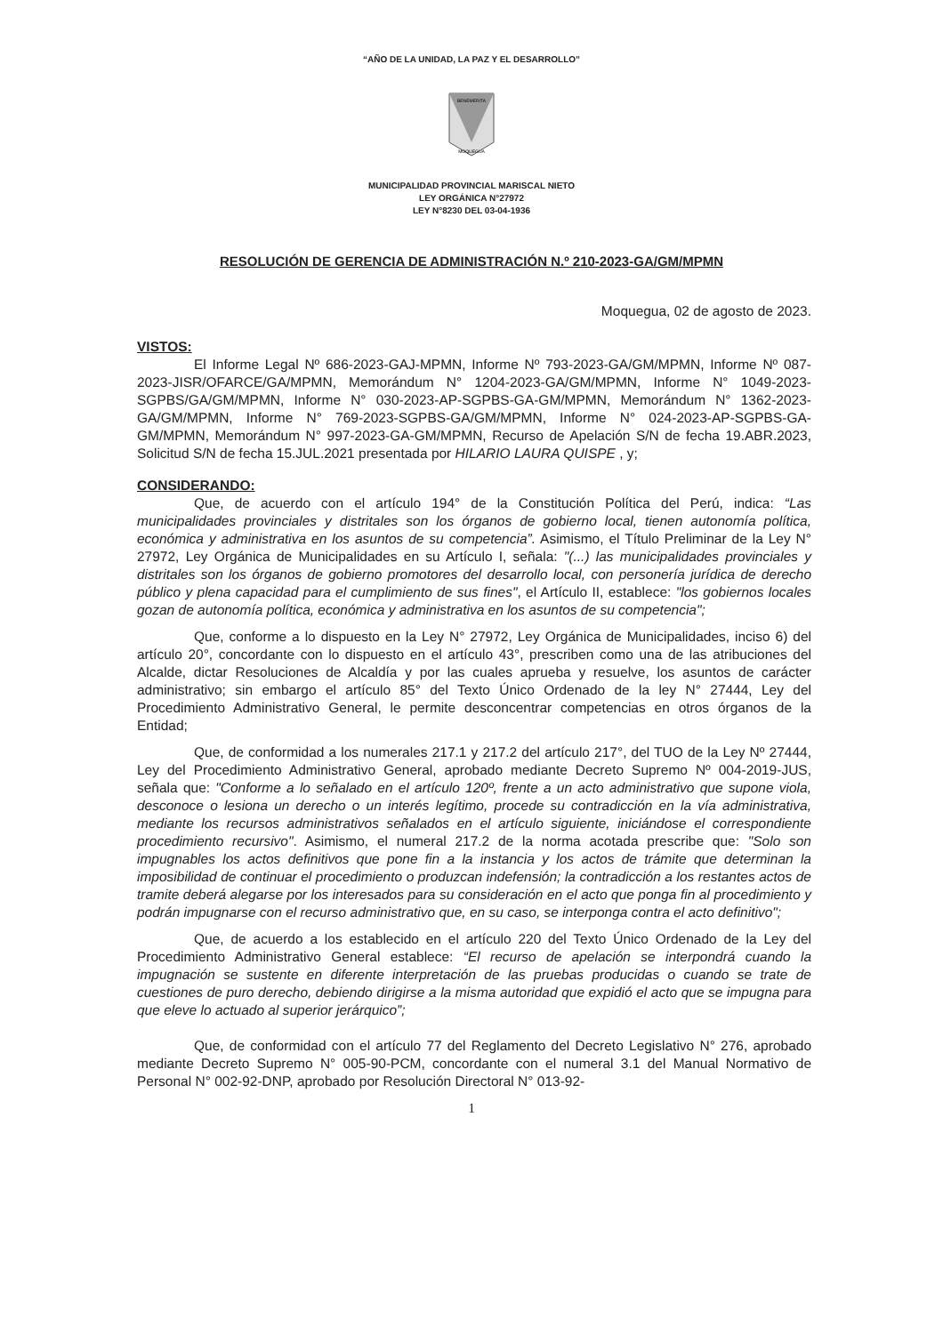“AÑO DE LA UNIDAD, LA PAZ Y EL DESARROLLO”
BENEMERITA
MOQUEGUA
MUNICIPALIDAD PROVINCIAL MARISCAL NIETO
LEY ORGÁNICA N°27972
LEY N°8230 DEL 03-04-1936
RESOLUCIÓN DE GERENCIA DE ADMINISTRACIÓN N.º 210-2023-GA/GM/MPMN
Moquegua, 02 de agosto de 2023.
VISTOS:
El Informe Legal Nº 686-2023-GAJ-MPMN, Informe Nº 793-2023-GA/GM/MPMN, Informe Nº 087-2023-JISR/OFARCE/GA/MPMN, Memorándum N° 1204-2023-GA/GM/MPMN, Informe N° 1049-2023-SGPBS/GA/GM/MPMN, Informe N° 030-2023-AP-SGPBS-GA-GM/MPMN, Memorándum N° 1362-2023-GA/GM/MPMN, Informe N° 769-2023-SGPBS-GA/GM/MPMN, Informe N° 024-2023-AP-SGPBS-GA-GM/MPMN, Memorándum N° 997-2023-GA-GM/MPMN, Recurso de Apelación S/N de fecha 19.ABR.2023, Solicitud S/N de fecha 15.JUL.2021 presentada por HILARIO LAURA QUISPE , y;
CONSIDERANDO:
Que, de acuerdo con el artículo 194° de la Constitución Política del Perú, indica: “Las municipalidades provinciales y distritales son los órganos de gobierno local, tienen autonomía política, económica y administrativa en los asuntos de su competencia”. Asimismo, el Título Preliminar de la Ley N° 27972, Ley Orgánica de Municipalidades en su Artículo I, señala: "(...) las municipalidades provinciales y distritales son los órganos de gobierno promotores del desarrollo local, con personería jurídica de derecho público y plena capacidad para el cumplimiento de sus fines", el Artículo II, establece: "los gobiernos locales gozan de autonomía política, económica y administrativa en los asuntos de su competencia";
Que, conforme a lo dispuesto en la Ley N° 27972, Ley Orgánica de Municipalidades, inciso 6) del artículo 20°, concordante con lo dispuesto en el artículo 43°, prescriben como una de las atribuciones del Alcalde, dictar Resoluciones de Alcaldía y por las cuales aprueba y resuelve, los asuntos de carácter administrativo; sin embargo el artículo 85° del Texto Único Ordenado de la ley N° 27444, Ley del Procedimiento Administrativo General, le permite desconcentrar competencias en otros órganos de la Entidad;
Que, de conformidad a los numerales 217.1 y 217.2 del artículo 217°, del TUO de la Ley Nº 27444, Ley del Procedimiento Administrativo General, aprobado mediante Decreto Supremo Nº 004-2019-JUS, señala que: "Conforme a lo señalado en el artículo 120º, frente a un acto administrativo que supone viola, desconoce o lesiona un derecho o un interés legítimo, procede su contradicción en la vía administrativa, mediante los recursos administrativos señalados en el artículo siguiente, iniciándose el correspondiente procedimiento recursivo". Asimismo, el numeral 217.2 de la norma acotada prescribe que: "Solo son impugnables los actos definitivos que pone fin a la instancia y los actos de trámite que determinan la imposibilidad de continuar el procedimiento o produzcan indefensión; la contradicción a los restantes actos de tramite deberá alegarse por los interesados para su consideración en el acto que ponga fin al procedimiento y podrán impugnarse con el recurso administrativo que, en su caso, se interponga contra el acto definitivo";
Que, de acuerdo a los establecido en el artículo 220 del Texto Único Ordenado de la Ley del Procedimiento Administrativo General establece: “El recurso de apelación se interpondrá cuando la impugnación se sustente en diferente interpretación de las pruebas producidas o cuando se trate de cuestiones de puro derecho, debiendo dirigirse a la misma autoridad que expidió el acto que se impugna para que eleve lo actuado al superior jerárquico”;
Que, de conformidad con el artículo 77 del Reglamento del Decreto Legislativo N° 276, aprobado mediante Decreto Supremo N° 005-90-PCM, concordante con el numeral 3.1 del Manual Normativo de Personal N° 002-92-DNP, aprobado por Resolución Directoral N° 013-92-
1